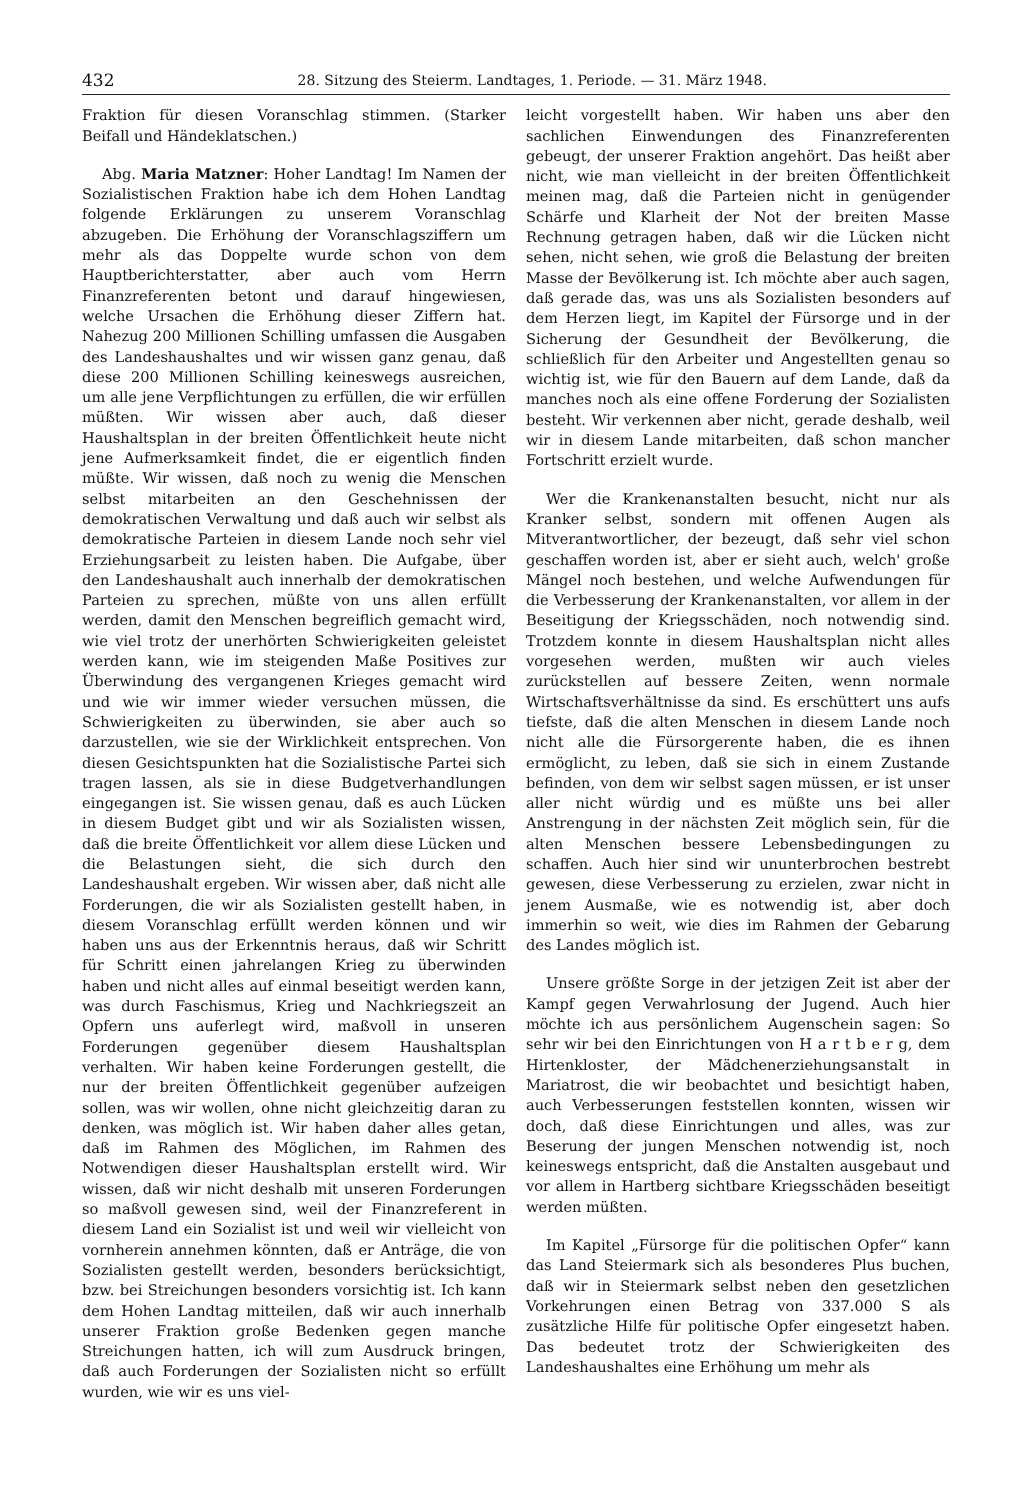432 28. Sitzung des Steierm. Landtages, 1. Periode. — 31. März 1948.
Fraktion für diesen Voranschlag stimmen. (Starker Beifall und Händeklatschen.)
Abg. Maria Matzner: Hoher Landtag! Im Namen der Sozialistischen Fraktion habe ich dem Hohen Landtag folgende Erklärungen zu unserem Voranschlag abzugeben. Die Erhöhung der Voranschlagsziffern um mehr als das Doppelte wurde schon von dem Hauptberichterstatter, aber auch vom Herrn Finanzreferenten betont und darauf hingewiesen, welche Ursachen die Erhöhung dieser Ziffern hat. Nahezug 200 Millionen Schilling umfassen die Ausgaben des Landeshaushaltes und wir wissen ganz genau, daß diese 200 Millionen Schilling keineswegs ausreichen, um alle jene Verpflichtungen zu erfüllen, die wir erfüllen müßten. Wir wissen aber auch, daß dieser Haushaltsplan in der breiten Öffentlichkeit heute nicht jene Aufmerksamkeit findet, die er eigentlich finden müßte. Wir wissen, daß noch zu wenig die Menschen selbst mitarbeiten an den Geschehnissen der demokratischen Verwaltung und daß auch wir selbst als demokratische Parteien in diesem Lande noch sehr viel Erziehungsarbeit zu leisten haben. Die Aufgabe, über den Landeshaushalt auch innerhalb der demokratischen Parteien zu sprechen, müßte von uns allen erfüllt werden, damit den Menschen begreiflich gemacht wird, wie viel trotz der unerhörten Schwierigkeiten geleistet werden kann, wie im steigenden Maße Positives zur Überwindung des vergangenen Krieges gemacht wird und wie wir immer wieder versuchen müssen, die Schwierigkeiten zu überwinden, sie aber auch so darzustellen, wie sie der Wirklichkeit entsprechen. Von diesen Gesichtspunkten hat die Sozialistische Partei sich tragen lassen, als sie in diese Budgetverhandlungen eingegangen ist. Sie wissen genau, daß es auch Lücken in diesem Budget gibt und wir als Sozialisten wissen, daß die breite Öffentlichkeit vor allem diese Lücken und die Belastungen sieht, die sich durch den Landeshaushalt ergeben. Wir wissen aber, daß nicht alle Forderungen, die wir als Sozialisten gestellt haben, in diesem Voranschlag erfüllt werden können und wir haben uns aus der Erkenntnis heraus, daß wir Schritt für Schritt einen jahrelangen Krieg zu überwinden haben und nicht alles auf einmal beseitigt werden kann, was durch Faschismus, Krieg und Nachkriegszeit an Opfern uns auferlegt wird, maßvoll in unseren Forderungen gegenüber diesem Haushaltsplan verhalten. Wir haben keine Forderungen gestellt, die nur der breiten Öffentlichkeit gegenüber aufzeigen sollen, was wir wollen, ohne nicht gleichzeitig daran zu denken, was möglich ist. Wir haben daher alles getan, daß im Rahmen des Möglichen, im Rahmen des Notwendigen dieser Haushaltsplan erstellt wird. Wir wissen, daß wir nicht deshalb mit unseren Forderungen so maßvoll gewesen sind, weil der Finanzreferent in diesem Land ein Sozialist ist und weil wir vielleicht von vornherein annehmen könnten, daß er Anträge, die von Sozialisten gestellt werden, besonders berücksichtigt, bzw. bei Streichungen besonders vorsichtig ist. Ich kann dem Hohen Landtag mitteilen, daß wir auch innerhalb unserer Fraktion große Bedenken gegen manche Streichungen hatten, ich will zum Ausdruck bringen, daß auch Forderungen der Sozialisten nicht so erfüllt wurden, wie wir es uns viel-
leicht vorgestellt haben. Wir haben uns aber den sachlichen Einwendungen des Finanzreferenten gebeugt, der unserer Fraktion angehört. Das heißt aber nicht, wie man vielleicht in der breiten Öffentlichkeit meinen mag, daß die Parteien nicht in genügender Schärfe und Klarheit der Not der breiten Masse Rechnung getragen haben, daß wir die Lücken nicht sehen, nicht sehen, wie groß die Belastung der breiten Masse der Bevölkerung ist. Ich möchte aber auch sagen, daß gerade das, was uns als Sozialisten besonders auf dem Herzen liegt, im Kapitel der Fürsorge und in der Sicherung der Gesundheit der Bevölkerung, die schließlich für den Arbeiter und Angestellten genau so wichtig ist, wie für den Bauern auf dem Lande, daß da manches noch als eine offene Forderung der Sozialisten besteht. Wir verkennen aber nicht, gerade deshalb, weil wir in diesem Lande mitarbeiten, daß schon mancher Fortschritt erzielt wurde.
Wer die Krankenanstalten besucht, nicht nur als Kranker selbst, sondern mit offenen Augen als Mitverantwortlicher, der bezeugt, daß sehr viel schon geschaffen worden ist, aber er sieht auch, welch' große Mängel noch bestehen, und welche Aufwendungen für die Verbesserung der Krankenanstalten, vor allem in der Beseitigung der Kriegsschäden, noch notwendig sind. Trotzdem konnte in diesem Haushaltsplan nicht alles vorgesehen werden, mußten wir auch vieles zurückstellen auf bessere Zeiten, wenn normale Wirtschaftsverhältnisse da sind. Es erschüttert uns aufs tiefste, daß die alten Menschen in diesem Lande noch nicht alle die Fürsorgerente haben, die es ihnen ermöglicht, zu leben, daß sie sich in einem Zustande befinden, von dem wir selbst sagen müssen, er ist unser aller nicht würdig und es müßte uns bei aller Anstrengung in der nächsten Zeit möglich sein, für die alten Menschen bessere Lebensbedingungen zu schaffen. Auch hier sind wir ununterbrochen bestrebt gewesen, diese Verbesserung zu erzielen, zwar nicht in jenem Ausmaße, wie es notwendig ist, aber doch immerhin so weit, wie dies im Rahmen der Gebarung des Landes möglich ist.
Unsere größte Sorge in der jetzigen Zeit ist aber der Kampf gegen Verwahrlosung der Jugend. Auch hier möchte ich aus persönlichem Augenschein sagen: So sehr wir bei den Einrichtungen von H a r t b e r g, dem Hirtenkloster, der Mädchenerziehungsanstalt in Mariatrost, die wir beobachtet und besichtigt haben, auch Verbesserungen feststellen konnten, wissen wir doch, daß diese Einrichtungen und alles, was zur Beserung der jungen Menschen notwendig ist, noch keineswegs entspricht, daß die Anstalten ausgebaut und vor allem in Hartberg sichtbare Kriegsschäden beseitigt werden müßten.
Im Kapitel „Fürsorge für die politischen Opfer“ kann das Land Steiermark sich als besonderes Plus buchen, daß wir in Steiermark selbst neben den gesetzlichen Vorkehrungen einen Betrag von 337.000 S als zusätzliche Hilfe für politische Opfer eingesetzt haben. Das bedeutet trotz der Schwierigkeiten des Landeshaushaltes eine Erhöhung um mehr als